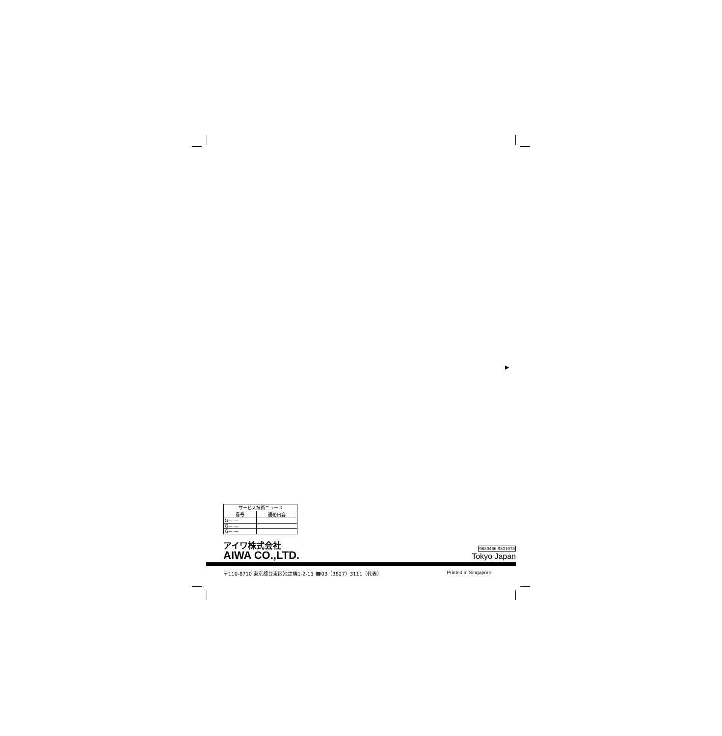▶
| サービス技術ニュース | |
| --- | --- |
| 番号 | 連絡内容 |
| G— — | |
| G— — | |
| G— — | |
アイワ株式会社
AIWA CO.,LTD.
9630466,9301978
Tokyo Japan
〒110-8710 東京都台東区池之端1-2-11 ☎03（3827）3111（代表） Printed in Singapore